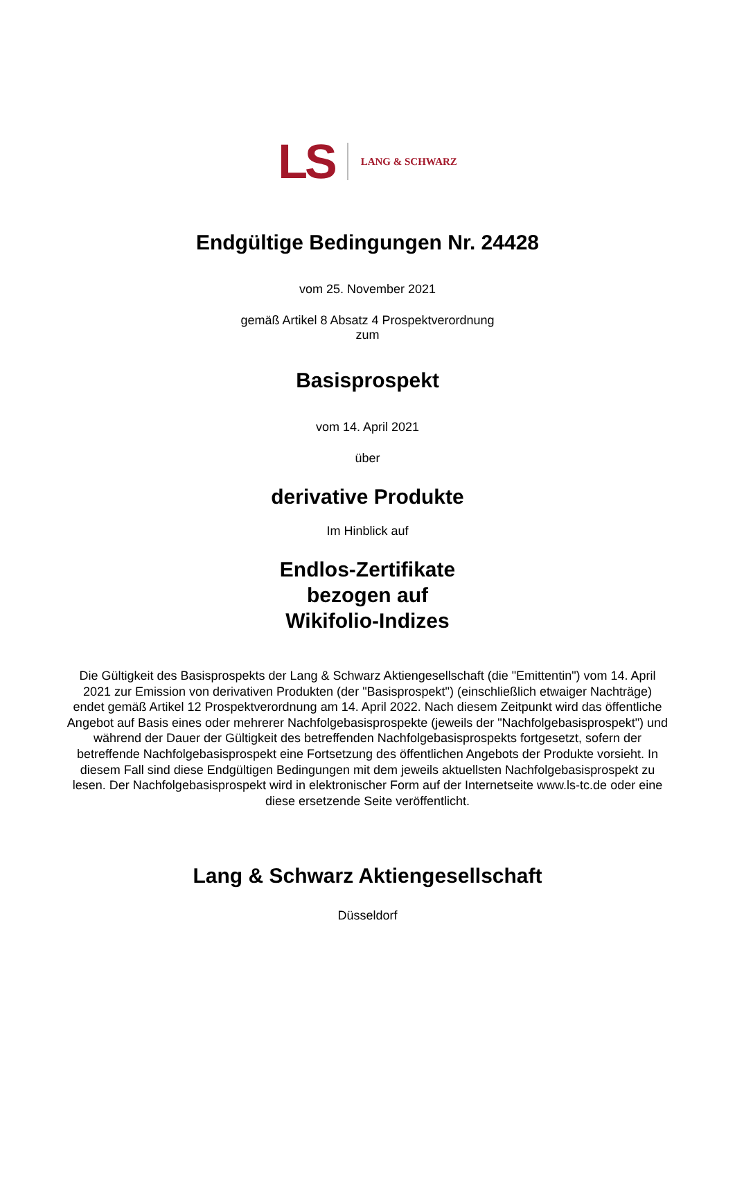LS LANG & SCHWARZ
Endgültige Bedingungen Nr. 24428
vom 25. November 2021
gemäß Artikel 8 Absatz 4 Prospektverordnung
zum
Basisprospekt
vom 14. April 2021
über
derivative Produkte
Im Hinblick auf
Endlos-Zertifikate
bezogen auf
Wikifolio-Indizes
Die Gültigkeit des Basisprospekts der Lang & Schwarz Aktiengesellschaft (die "Emittentin") vom 14. April 2021 zur Emission von derivativen Produkten (der "Basisprospekt") (einschließlich etwaiger Nachträge) endet gemäß Artikel 12 Prospektverordnung am 14. April 2022. Nach diesem Zeitpunkt wird das öffentliche Angebot auf Basis eines oder mehrerer Nachfolgebasisprospekte (jeweils der "Nachfolgebasisprospekt") und während der Dauer der Gültigkeit des betreffenden Nachfolgebasisprospekts fortgesetzt, sofern der betreffende Nachfolgebasisprospekt eine Fortsetzung des öffentlichen Angebots der Produkte vorsieht. In diesem Fall sind diese Endgültigen Bedingungen mit dem jeweils aktuellsten Nachfolgebasisprospekt zu lesen. Der Nachfolgebasisprospekt wird in elektronischer Form auf der Internetseite www.ls-tc.de oder eine diese ersetzende Seite veröffentlicht.
Lang & Schwarz Aktiengesellschaft
Düsseldorf